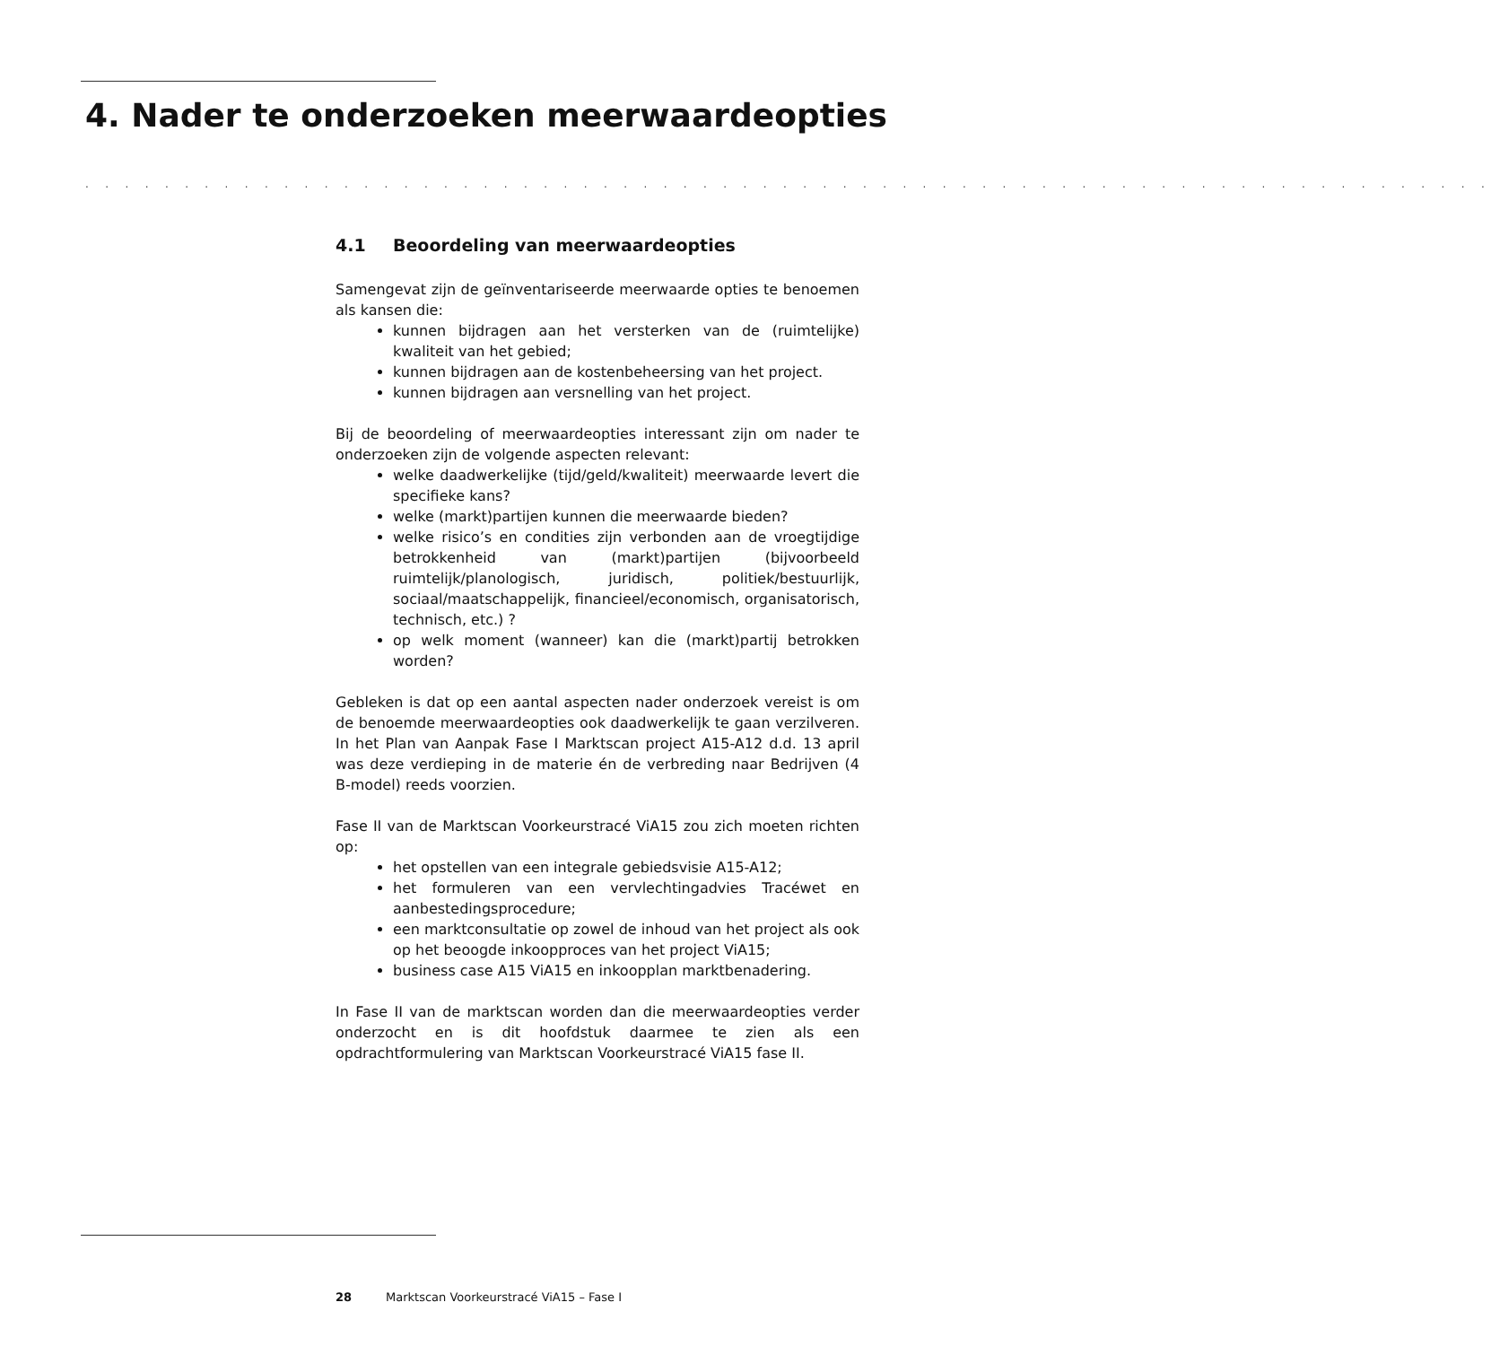4. Nader te onderzoeken meerwaardeopties
. . . . . . . . . . . . . . . . . . . . . . . . . . . . . . . . . . . . . . . . . . . . . . . . . . . . . . . . . . . . . . . . . . . . . . .
4.1 Beoordeling van meerwaardeopties
Samengevat zijn de geïnventariseerde meerwaarde opties te benoemen als kansen die:
kunnen bijdragen aan het versterken van de (ruimtelijke) kwaliteit van het gebied;
kunnen bijdragen aan de kostenbeheersing van het project.
kunnen bijdragen aan versnelling van het project.
Bij de beoordeling of meerwaardeopties interessant zijn om nader te onderzoeken zijn de volgende aspecten relevant:
welke daadwerkelijke (tijd/geld/kwaliteit) meerwaarde levert die specifieke kans?
welke (markt)partijen kunnen die meerwaarde bieden?
welke risico’s en condities zijn verbonden aan de vroegtijdige betrokkenheid van (markt)partijen (bijvoorbeeld ruimtelijk/planologisch, juridisch, politiek/bestuurlijk, sociaal/maatschappelijk, financieel/economisch, organisatorisch, technisch, etc.) ?
op welk moment (wanneer) kan die (markt)partij betrokken worden?
Gebleken is dat op een aantal aspecten nader onderzoek vereist is om de benoemde meerwaardeopties ook daadwerkelijk te gaan verzilveren. In het Plan van Aanpak Fase I Marktscan project A15-A12 d.d. 13 april was deze verdieping in de materie én de verbreding naar Bedrijven (4 B-model) reeds voorzien.
Fase II van de Marktscan Voorkeurstracé ViA15 zou zich moeten richten op:
het opstellen van een integrale gebiedsvisie A15-A12;
het formuleren van een vervlechtingadvies Tracéwet en aanbestedingsprocedure;
een marktconsultatie op zowel de inhoud van het project als ook op het beoogde inkoopproces van het project ViA15;
business case A15 ViA15 en inkoopplan marktbenadering.
In Fase II van de marktscan worden dan die meerwaardeopties verder onderzocht en is dit hoofdstuk daarmee te zien als een opdrachtformulering van Marktscan Voorkeurstracé ViA15 fase II.
28 Marktscan Voorkeurstracé ViA15 – Fase I